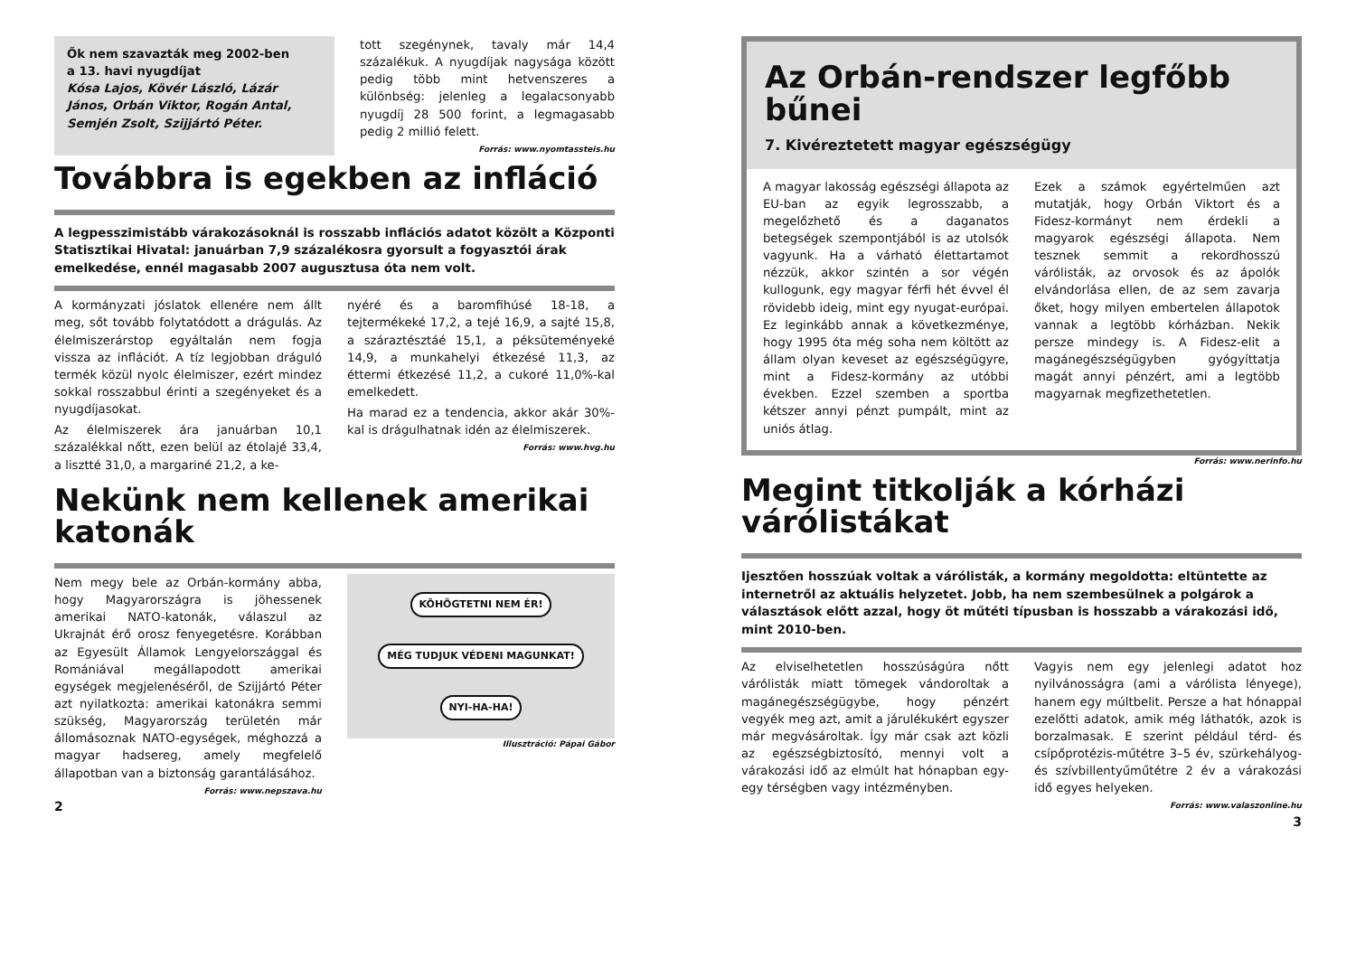Ők nem szavazták meg 2002-ben
a 13. havi nyugdíjat
Kósa Lajos, Kövér László, Lázár János, Orbán Viktor, Rogán Antal, Semjén Zsolt, Szijjártó Péter.
tott szegénynek, tavaly már 14,4 százalékuk. A nyugdíjak nagysága között pedig több mint hetvenszeres a különbség: jelenleg a legalacsonyabb nyugdíj 28 500 forint, a legmagasabb pedig 2 millió felett.
Forrás: www.nyomtassteis.hu
Továbbra is egekben az infláció
A legpesszimistább várakozásoknál is rosszabb inflációs adatot közölt a Központi Statisztikai Hivatal: januárban 7,9 százalékosra gyorsult a fogyasztói árak emelkedése, ennél magasabb 2007 augusztusa óta nem volt.
A kormányzati jóslatok ellenére nem állt meg, sőt tovább folytatódott a drágulás. Az élelmiszerárstop egyáltalán nem fogja vissza az inflációt. A tíz legjobban dráguló termék közül nyolc élelmiszer, ezért mindez sokkal rosszabbul érinti a szegényeket és a nyugdíjasokat.
Az élelmiszerek ára januárban 10,1 százalékkal nőtt, ezen belül az étolajé 33,4, a lisztté 31,0, a margariné 21,2, a ke-
nyéré és a baromfihúsé 18-18, a tejtermékeké 17,2, a tejé 16,9, a sajté 15,8, a száraztésztáé 15,1, a péksüteményeké 14,9, a munkahelyi étkezésé 11,3, az éttermi étkezésé 11,2, a cukoré 11,0%-kal emelkedett.
Ha marad ez a tendencia, akkor akár 30%-kal is drágulhatnak idén az élelmiszerek.
Forrás: www.hvg.hu
Nekünk nem kellenek amerikai katonák
Nem megy bele az Orbán-kormány abba, hogy Magyarországra is jöhessenek amerikai NATO-katonák, válaszul az Ukrajnát érő orosz fenyegetésre. Korábban az Egyesült Államok Lengyelországgal és Romániával megállapodott amerikai egységek megjelenéséről, de Szijjártó Péter azt nyilatkozta: amerikai katonákra semmi szükség, Magyarország területén már állomásoznak NATO-egységek, méghozzá a magyar hadsereg, amely megfelelő állapotban van a biztonság garantálásához.
Forrás: www.nepszava.hu
KÖHÖGTETNI NEM ÉR! MÉG TUDJUK VÉDENI MAGUNKAT! NYI-HA-HA!
Illusztráció: Pápai Gábor
2
Az Orbán-rendszer legfőbb bűnei
7. Kivéreztetett magyar egészségügy
A magyar lakosság egészségi állapota az EU-ban az egyik legrosszabb, a megelőzhető és a daganatos betegségek szempontjából is az utolsók vagyunk. Ha a várható élettartamot nézzük, akkor szintén a sor végén kullogunk, egy magyar férfi hét évvel él rövidebb ideig, mint egy nyugat-európai. Ez leginkább annak a következménye, hogy 1995 óta még soha nem költött az állam olyan keveset az egészségügyre, mint a Fidesz-kormány az utóbbi években. Ezzel szemben a sportba kétszer annyi pénzt pumpált, mint az uniós átlag.
Ezek a számok egyértelműen azt mutatják, hogy Orbán Viktort és a Fidesz-kormányt nem érdekli a magyarok egészségi állapota. Nem tesznek semmit a rekordhosszú várólisták, az orvosok és az ápolók elvándorlása ellen, de az sem zavarja őket, hogy milyen embertelen állapotok vannak a legtöbb kórházban. Nekik persze mindegy is. A Fidesz-elit a magánegészségügyben gyógyíttatja magát annyi pénzért, ami a legtöbb magyarnak megfizethetetlen.
Forrás: www.nerinfo.hu
Megint titkolják a kórházi várólistákat
Ijesztően hosszúak voltak a várólisták, a kormány megoldotta: eltüntette az internetről az aktuális helyzetet. Jobb, ha nem szembesülnek a polgárok a választások előtt azzal, hogy öt műtéti típusban is hosszabb a várakozási idő, mint 2010-ben.
Az elviselhetetlen hosszúságúra nőtt várólisták miatt tömegek vándoroltak a magánegészségügybe, hogy pénzért vegyék meg azt, amit a járulékukért egyszer már megvásároltak. Így már csak azt közli az egészségbiztosító, mennyi volt a várakozási idő az elmúlt hat hónapban egy-egy térségben vagy intézményben.
Vagyis nem egy jelenlegi adatot hoz nyilvánosságra (ami a várólista lényege), hanem egy múltbelit. Persze a hat hónappal ezelőtti adatok, amik még láthatók, azok is borzalmasak. E szerint például térd- és csípőprotézis-műtétre 3–5 év, szürkehályog- és szívbillentyűműtétre 2 év a várakozási idő egyes helyeken.
Forrás: www.valaszonline.hu
3